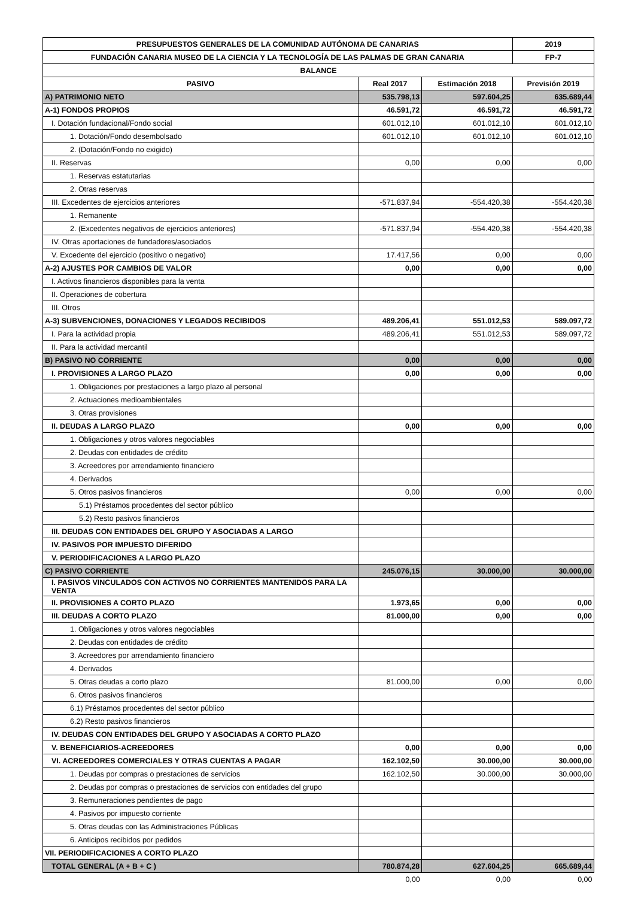| PRESUPUESTOS GENERALES DE LA COMUNIDAD AUTÓNOMA DE CANARIAS | | | 2019 |
| --- | --- | --- | --- |
| FUNDACIÓN CANARIA MUSEO DE LA CIENCIA Y LA TECNOLOGÍA DE LAS PALMAS DE GRAN CANARIA | | | FP-7 |
| BALANCE | | | |
| PASIVO | Real 2017 | Estimación 2018 | Previsión 2019 |
| A) PATRIMONIO NETO | 535.798,13 | 597.604,25 | 635.689,44 |
| A-1) FONDOS PROPIOS | 46.591,72 | 46.591,72 | 46.591,72 |
| I. Dotación fundacional/Fondo social | 601.012,10 | 601.012,10 | 601.012,10 |
| 1. Dotación/Fondo desembolsado | 601.012,10 | 601.012,10 | 601.012,10 |
| 2. (Dotación/Fondo no exigido) | | | |
| II. Reservas | 0,00 | 0,00 | 0,00 |
| 1. Reservas estatutarias | | | |
| 2. Otras reservas | | | |
| III. Excedentes de ejercicios anteriores | -571.837,94 | -554.420,38 | -554.420,38 |
| 1. Remanente | | | |
| 2. (Excedentes negativos de ejercicios anteriores) | -571.837,94 | -554.420,38 | -554.420,38 |
| IV. Otras aportaciones de fundadores/asociados | | | |
| V. Excedente del ejercicio (positivo o negativo) | 17.417,56 | 0,00 | 0,00 |
| A-2) AJUSTES POR CAMBIOS DE VALOR | 0,00 | 0,00 | 0,00 |
| I. Activos financieros disponibles para la venta | | | |
| II. Operaciones de cobertura | | | |
| III. Otros | | | |
| A-3) SUBVENCIONES, DONACIONES Y LEGADOS RECIBIDOS | 489.206,41 | 551.012,53 | 589.097,72 |
| I. Para la actividad propia | 489.206,41 | 551.012,53 | 589.097,72 |
| II. Para la actividad mercantil | | | |
| B) PASIVO NO CORRIENTE | 0,00 | 0,00 | 0,00 |
| I. PROVISIONES A LARGO PLAZO | 0,00 | 0,00 | 0,00 |
| 1. Obligaciones por prestaciones a largo plazo al personal | | | |
| 2. Actuaciones medioambientales | | | |
| 3. Otras provisiones | | | |
| II. DEUDAS A LARGO PLAZO | 0,00 | 0,00 | 0,00 |
| 1. Obligaciones y otros valores negociables | | | |
| 2. Deudas con entidades de crédito | | | |
| 3. Acreedores por arrendamiento financiero | | | |
| 4. Derivados | | | |
| 5. Otros pasivos financieros | 0,00 | 0,00 | 0,00 |
| 5.1) Préstamos procedentes del sector público | | | |
| 5.2) Resto pasivos financieros | | | |
| III. DEUDAS CON ENTIDADES DEL GRUPO Y ASOCIADAS A LARGO | | | |
| IV. PASIVOS POR IMPUESTO DIFERIDO | | | |
| V. PERIODIFICACIONES A LARGO PLAZO | | | |
| C) PASIVO CORRIENTE | 245.076,15 | 30.000,00 | 30.000,00 |
| I. PASIVOS VINCULADOS CON ACTIVOS NO CORRIENTES MANTENIDOS PARA LA VENTA | | | |
| II. PROVISIONES A CORTO PLAZO | 1.973,65 | 0,00 | 0,00 |
| III. DEUDAS A CORTO PLAZO | 81.000,00 | 0,00 | 0,00 |
| 1. Obligaciones y otros valores negociables | | | |
| 2. Deudas con entidades de crédito | | | |
| 3. Acreedores por arrendamiento financiero | | | |
| 4. Derivados | | | |
| 5. Otras deudas a corto plazo | 81.000,00 | 0,00 | 0,00 |
| 6. Otros pasivos financieros | | | |
| 6.1) Préstamos procedentes del sector público | | | |
| 6.2) Resto pasivos financieros | | | |
| IV. DEUDAS CON ENTIDADES DEL GRUPO Y ASOCIADAS A CORTO PLAZO | | | |
| V. BENEFICIARIOS-ACREEDORES | 0,00 | 0,00 | 0,00 |
| VI. ACREEDORES COMERCIALES Y OTRAS CUENTAS A PAGAR | 162.102,50 | 30.000,00 | 30.000,00 |
| 1. Deudas por compras o prestaciones de servicios | 162.102,50 | 30.000,00 | 30.000,00 |
| 2. Deudas por compras o prestaciones de servicios con entidades del grupo | | | |
| 3. Remuneraciones pendientes de pago | | | |
| 4. Pasivos por impuesto corriente | | | |
| 5. Otras deudas con las Administraciones Públicas | | | |
| 6. Anticipos recibidos por pedidos | | | |
| VII. PERIODIFICACIONES A CORTO PLAZO | | | |
| TOTAL GENERAL (A + B + C ) | 780.874,28 | 627.604,25 | 665.689,44 |
| | 0,00 | 0,00 | 0,00 |